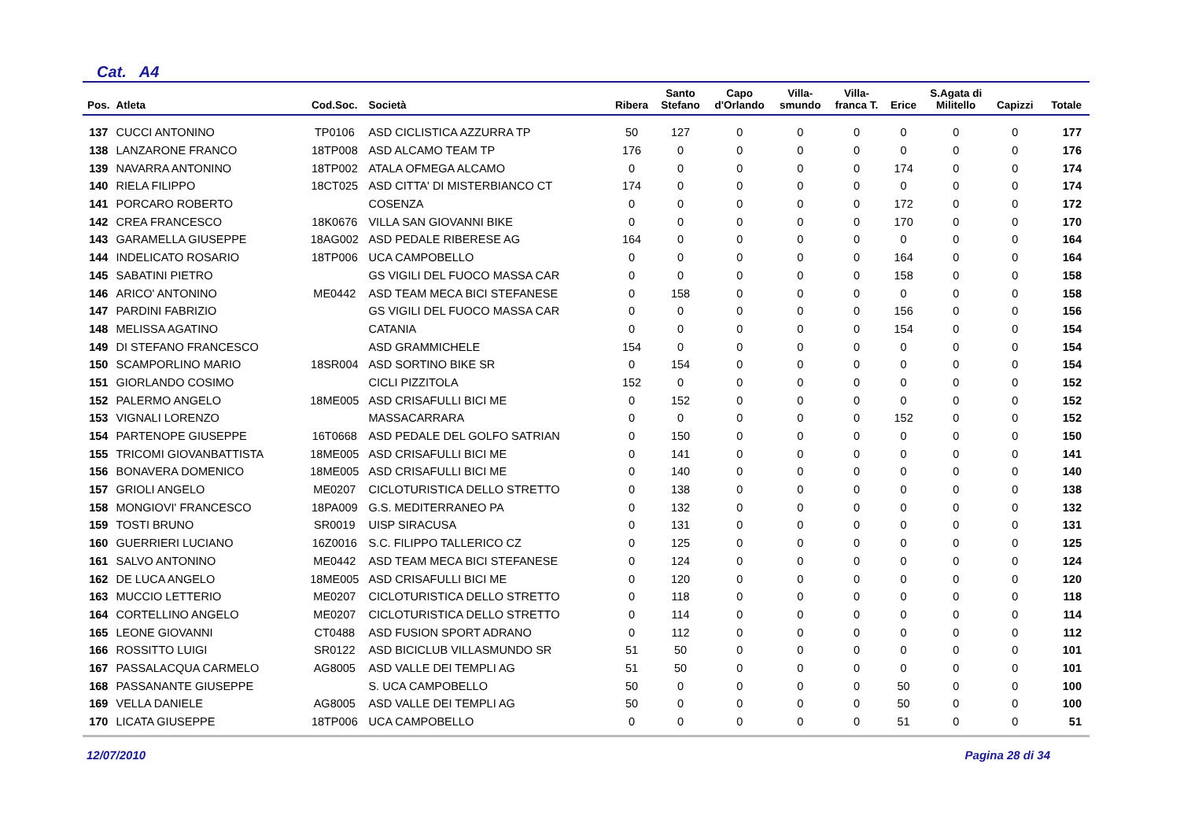Cat. A4
| Pos. | Atleta | Cod.Soc. | Società | Ribera | Santo Stefano | Capo d'Orlando | Villa- smundo | Villa- franca T. | Erice | S.Agata di Militello | Capizzi | Totale |
| --- | --- | --- | --- | --- | --- | --- | --- | --- | --- | --- | --- | --- |
| 137 | CUCCI ANTONINO | TP0106 | ASD CICLISTICA AZZURRA TP | 50 | 127 | 0 | 0 | 0 | 0 | 0 | 0 | 177 |
| 138 | LANZARONE FRANCO | 18TP008 | ASD ALCAMO TEAM TP | 176 | 0 | 0 | 0 | 0 | 0 | 0 | 0 | 176 |
| 139 | NAVARRA ANTONINO | 18TP002 | ATALA OFMEGA ALCAMO | 0 | 0 | 0 | 0 | 0 | 174 | 0 | 0 | 174 |
| 140 | RIELA FILIPPO | 18CT025 | ASD CITTA' DI MISTERBIANCO CT | 174 | 0 | 0 | 0 | 0 | 0 | 0 | 0 | 174 |
| 141 | PORCARO ROBERTO | | COSENZA | 0 | 0 | 0 | 0 | 0 | 172 | 0 | 0 | 172 |
| 142 | CREA FRANCESCO | 18K0676 | VILLA SAN GIOVANNI BIKE | 0 | 0 | 0 | 0 | 0 | 170 | 0 | 0 | 170 |
| 143 | GARAMELLA GIUSEPPE | 18AG002 | ASD PEDALE RIBERESE AG | 164 | 0 | 0 | 0 | 0 | 0 | 0 | 0 | 164 |
| 144 | INDELICATO ROSARIO | 18TP006 | UCA CAMPOBELLO | 0 | 0 | 0 | 0 | 0 | 164 | 0 | 0 | 164 |
| 145 | SABATINI PIETRO | | GS VIGILI DEL FUOCO MASSA CAR | 0 | 0 | 0 | 0 | 0 | 158 | 0 | 0 | 158 |
| 146 | ARICO' ANTONINO | ME0442 | ASD TEAM MECA BICI STEFANESE | 0 | 158 | 0 | 0 | 0 | 0 | 0 | 0 | 158 |
| 147 | PARDINI FABRIZIO | | GS VIGILI DEL FUOCO MASSA CAR | 0 | 0 | 0 | 0 | 0 | 156 | 0 | 0 | 156 |
| 148 | MELISSA AGATINO | | CATANIA | 0 | 0 | 0 | 0 | 0 | 154 | 0 | 0 | 154 |
| 149 | DI STEFANO FRANCESCO | | ASD GRAMMICHELE | 154 | 0 | 0 | 0 | 0 | 0 | 0 | 0 | 154 |
| 150 | SCAMPORLINO MARIO | 18SR004 | ASD SORTINO BIKE SR | 0 | 154 | 0 | 0 | 0 | 0 | 0 | 0 | 154 |
| 151 | GIORLANDO COSIMO | | CICLI PIZZITOLA | 152 | 0 | 0 | 0 | 0 | 0 | 0 | 0 | 152 |
| 152 | PALERMO ANGELO | 18ME005 | ASD CRISAFULLI BICI ME | 0 | 152 | 0 | 0 | 0 | 0 | 0 | 0 | 152 |
| 153 | VIGNALI LORENZO | | MASSACARRARA | 0 | 0 | 0 | 0 | 0 | 152 | 0 | 0 | 152 |
| 154 | PARTENOPE GIUSEPPE | 16T0668 | ASD PEDALE DEL GOLFO SATRIAN | 0 | 150 | 0 | 0 | 0 | 0 | 0 | 0 | 150 |
| 155 | TRICOMI GIOVANBATTISTA | 18ME005 | ASD CRISAFULLI BICI ME | 0 | 141 | 0 | 0 | 0 | 0 | 0 | 0 | 141 |
| 156 | BONAVERA DOMENICO | 18ME005 | ASD CRISAFULLI BICI ME | 0 | 140 | 0 | 0 | 0 | 0 | 0 | 0 | 140 |
| 157 | GRIOLI ANGELO | ME0207 | CICLOTURISTICA DELLO STRETTO | 0 | 138 | 0 | 0 | 0 | 0 | 0 | 0 | 138 |
| 158 | MONGIOVI' FRANCESCO | 18PA009 | G.S. MEDITERRANEO PA | 0 | 132 | 0 | 0 | 0 | 0 | 0 | 0 | 132 |
| 159 | TOSTI BRUNO | SR0019 | UISP SIRACUSA | 0 | 131 | 0 | 0 | 0 | 0 | 0 | 0 | 131 |
| 160 | GUERRIERI LUCIANO | 16Z0016 | S.C. FILIPPO TALLERICO CZ | 0 | 125 | 0 | 0 | 0 | 0 | 0 | 0 | 125 |
| 161 | SALVO ANTONINO | ME0442 | ASD TEAM MECA BICI STEFANESE | 0 | 124 | 0 | 0 | 0 | 0 | 0 | 0 | 124 |
| 162 | DE LUCA ANGELO | 18ME005 | ASD CRISAFULLI BICI ME | 0 | 120 | 0 | 0 | 0 | 0 | 0 | 0 | 120 |
| 163 | MUCCIO LETTERIO | ME0207 | CICLOTURISTICA DELLO STRETTO | 0 | 118 | 0 | 0 | 0 | 0 | 0 | 0 | 118 |
| 164 | CORTELLINO ANGELO | ME0207 | CICLOTURISTICA DELLO STRETTO | 0 | 114 | 0 | 0 | 0 | 0 | 0 | 0 | 114 |
| 165 | LEONE GIOVANNI | CT0488 | ASD FUSION SPORT ADRANO | 0 | 112 | 0 | 0 | 0 | 0 | 0 | 0 | 112 |
| 166 | ROSSITTO LUIGI | SR0122 | ASD BICICLUB VILLASMUNDO SR | 51 | 50 | 0 | 0 | 0 | 0 | 0 | 0 | 101 |
| 167 | PASSALACQUA CARMELO | AG8005 | ASD VALLE DEI TEMPLI AG | 51 | 50 | 0 | 0 | 0 | 0 | 0 | 0 | 101 |
| 168 | PASSANANTE GIUSEPPE | | S. UCA CAMPOBELLO | 50 | 0 | 0 | 0 | 0 | 50 | 0 | 0 | 100 |
| 169 | VELLA DANIELE | AG8005 | ASD VALLE DEI TEMPLI AG | 50 | 0 | 0 | 0 | 0 | 50 | 0 | 0 | 100 |
| 170 | LICATA GIUSEPPE | 18TP006 | UCA CAMPOBELLO | 0 | 0 | 0 | 0 | 0 | 51 | 0 | 0 | 51 |
12/07/2010 Pagina 28 di 34